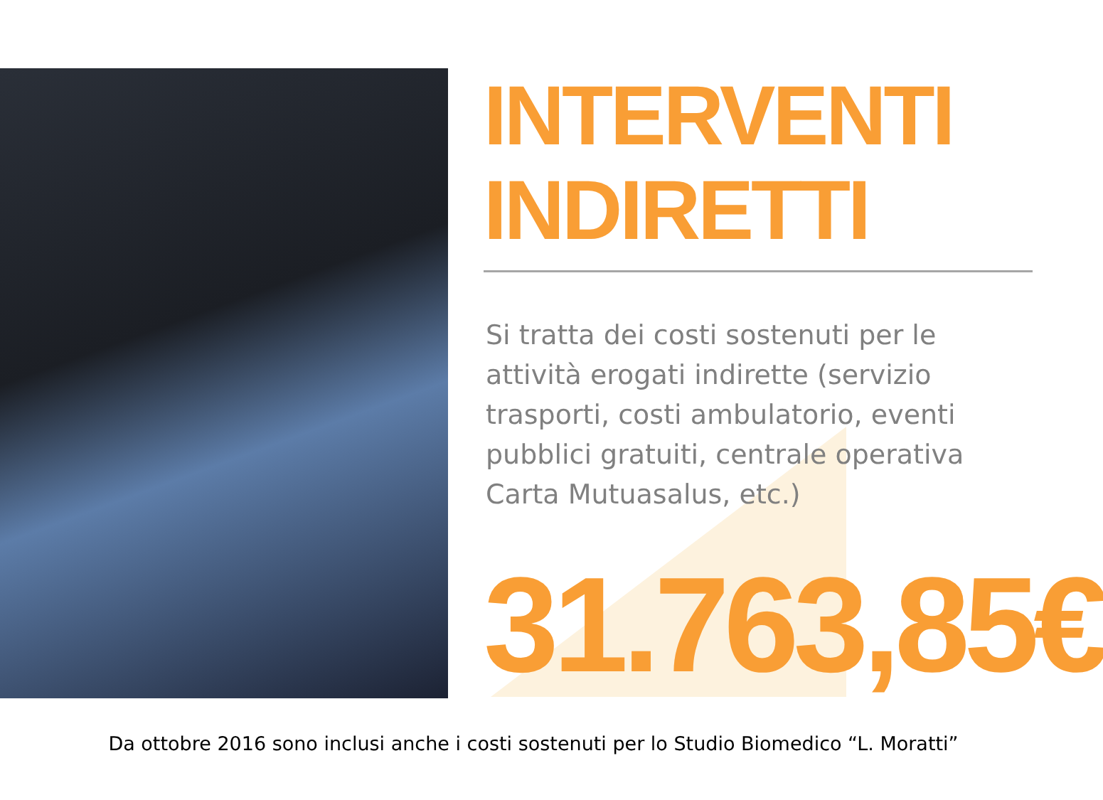INTERVENTI
INDIRETTI
Si tratta dei costi sostenuti per le attività erogati indirette (servizio trasporti, costi ambulatorio, eventi pubblici gratuiti, centrale operativa Carta Mutuasalus, etc.)
31.763,85€
Da ottobre 2016 sono inclusi anche i costi sostenuti per lo Studio Biomedico “L. Moratti”